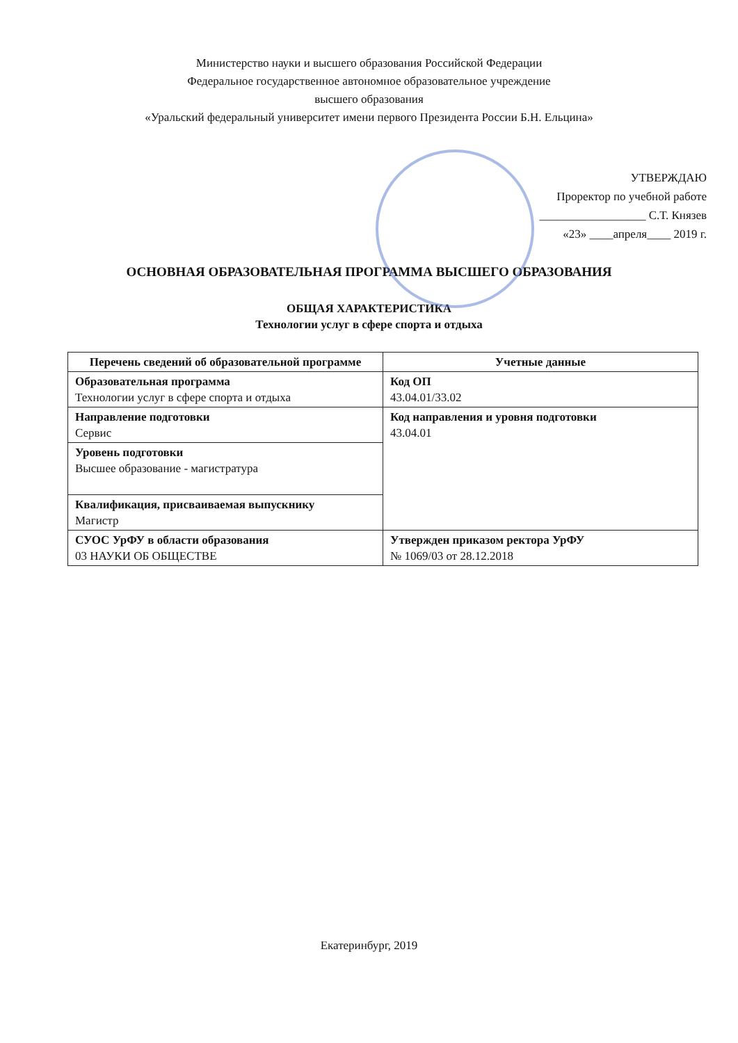Министерство науки и высшего образования Российской Федерации
Федеральное государственное автономное образовательное учреждение
высшего образования
«Уральский федеральный университет имени первого Президента России Б.Н. Ельцина»
УТВЕРЖДАЮ
Проректор по учебной работе
__________________ С.Т. Князев
«23» ____апреля____ 2019 г.
ОСНОВНАЯ ОБРАЗОВАТЕЛЬНАЯ ПРОГРАММА ВЫСШЕГО ОБРАЗОВАНИЯ
ОБЩАЯ ХАРАКТЕРИСТИКА
Технологии услуг в сфере спорта и отдыха
| Перечень сведений об образовательной программе | Учетные данные |
| --- | --- |
| Образовательная программа Технологии услуг в сфере спорта и отдыха | Код ОП 43.04.01/33.02 |
| Направление подготовки Сервис | Код направления и уровня подготовки 43.04.01 |
| Уровень подготовки Высшее образование - магистратура | |
| Квалификация, присваиваемая выпускнику Магистр | |
| СУОС УрФУ в области образования 03 НАУКИ ОБ ОБЩЕСТВЕ | Утвержден приказом ректора УрФУ № 1069/03 от 28.12.2018 |
Екатеринбург, 2019